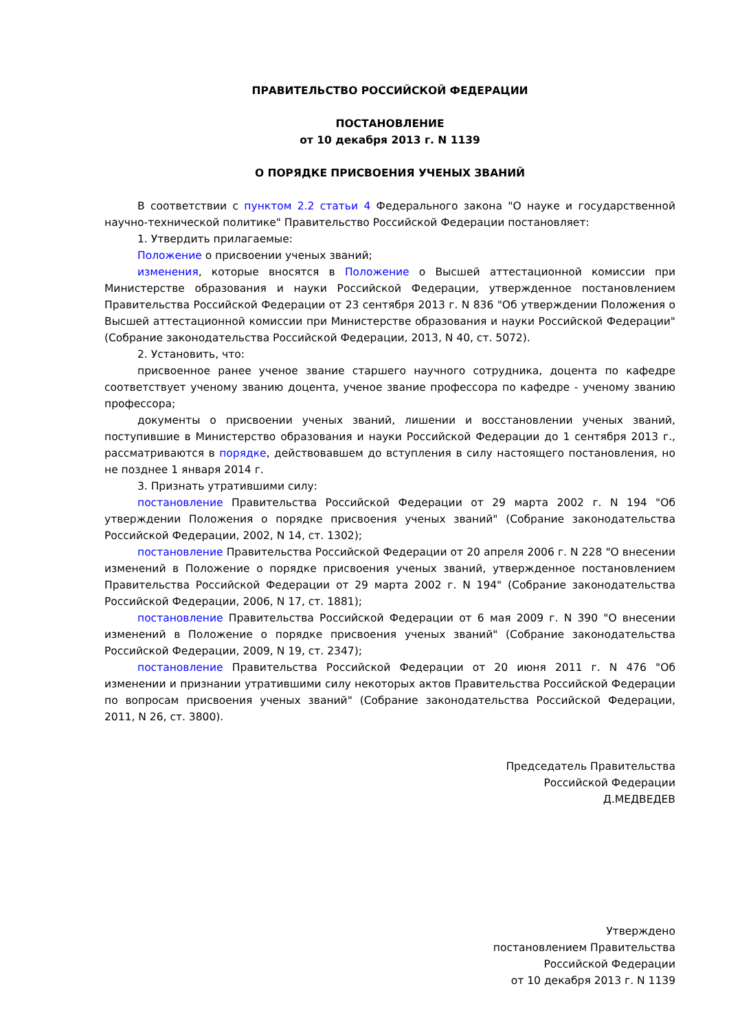ПРАВИТЕЛЬСТВО РОССИЙСКОЙ ФЕДЕРАЦИИ
ПОСТАНОВЛЕНИЕ
от 10 декабря 2013 г. N 1139
О ПОРЯДКЕ ПРИСВОЕНИЯ УЧЕНЫХ ЗВАНИЙ
В соответствии с пунктом 2.2 статьи 4 Федерального закона "О науке и государственной научно-технической политике" Правительство Российской Федерации постановляет:
1. Утвердить прилагаемые:
Положение о присвоении ученых званий;
изменения, которые вносятся в Положение о Высшей аттестационной комиссии при Министерстве образования и науки Российской Федерации, утвержденное постановлением Правительства Российской Федерации от 23 сентября 2013 г. N 836 "Об утверждении Положения о Высшей аттестационной комиссии при Министерстве образования и науки Российской Федерации" (Собрание законодательства Российской Федерации, 2013, N 40, ст. 5072).
2. Установить, что:
присвоенное ранее ученое звание старшего научного сотрудника, доцента по кафедре соответствует ученому званию доцента, ученое звание профессора по кафедре - ученому званию профессора;
документы о присвоении ученых званий, лишении и восстановлении ученых званий, поступившие в Министерство образования и науки Российской Федерации до 1 сентября 2013 г., рассматриваются в порядке, действовавшем до вступления в силу настоящего постановления, но не позднее 1 января 2014 г.
3. Признать утратившими силу:
постановление Правительства Российской Федерации от 29 марта 2002 г. N 194 "Об утверждении Положения о порядке присвоения ученых званий" (Собрание законодательства Российской Федерации, 2002, N 14, ст. 1302);
постановление Правительства Российской Федерации от 20 апреля 2006 г. N 228 "О внесении изменений в Положение о порядке присвоения ученых званий, утвержденное постановлением Правительства Российской Федерации от 29 марта 2002 г. N 194" (Собрание законодательства Российской Федерации, 2006, N 17, ст. 1881);
постановление Правительства Российской Федерации от 6 мая 2009 г. N 390 "О внесении изменений в Положение о порядке присвоения ученых званий" (Собрание законодательства Российской Федерации, 2009, N 19, ст. 2347);
постановление Правительства Российской Федерации от 20 июня 2011 г. N 476 "Об изменении и признании утратившими силу некоторых актов Правительства Российской Федерации по вопросам присвоения ученых званий" (Собрание законодательства Российской Федерации, 2011, N 26, ст. 3800).
Председатель Правительства
Российской Федерации
Д.МЕДВЕДЕВ
Утверждено
постановлением Правительства
Российской Федерации
от 10 декабря 2013 г. N 1139